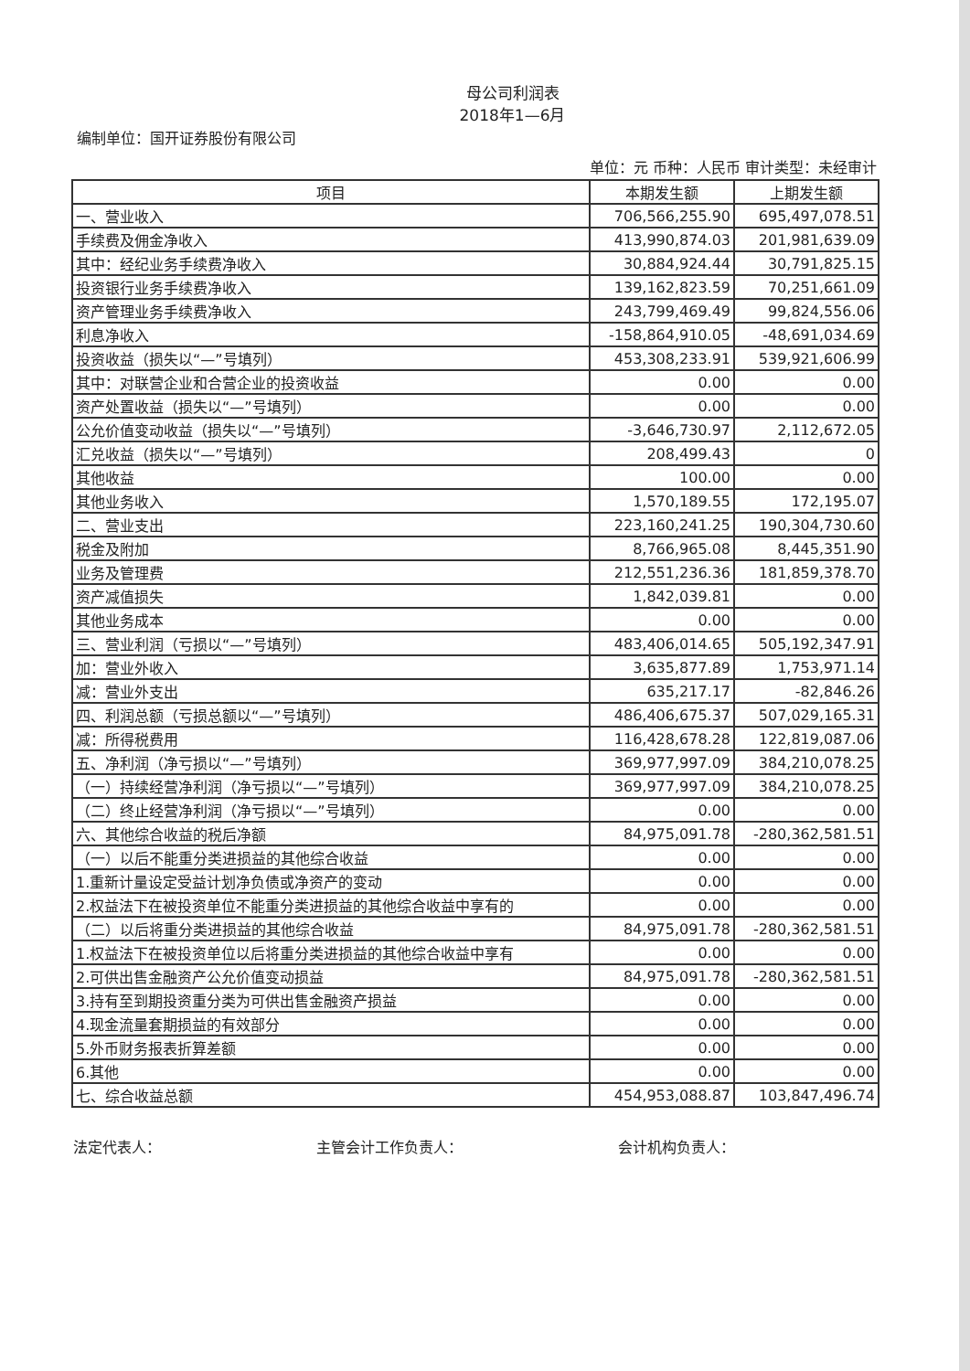母公司利润表
2018年1—6月
编制单位：国开证券股份有限公司
单位：元 币种：人民币 审计类型：未经审计
| 项目 | 本期发生额 | 上期发生额 |
| --- | --- | --- |
| 一、营业收入 | 706,566,255.90 | 695,497,078.51 |
| 手续费及佣金净收入 | 413,990,874.03 | 201,981,639.09 |
| 其中：经纪业务手续费净收入 | 30,884,924.44 | 30,791,825.15 |
| 投资银行业务手续费净收入 | 139,162,823.59 | 70,251,661.09 |
| 资产管理业务手续费净收入 | 243,799,469.49 | 99,824,556.06 |
| 利息净收入 | -158,864,910.05 | -48,691,034.69 |
| 投资收益（损失以“—”号填列） | 453,308,233.91 | 539,921,606.99 |
| 其中：对联营企业和合营企业的投资收益 | 0.00 | 0.00 |
| 资产处置收益（损失以“—”号填列） | 0.00 | 0.00 |
| 公允价值变动收益（损失以“—”号填列） | -3,646,730.97 | 2,112,672.05 |
| 汇兑收益（损失以“—”号填列） | 208,499.43 | 0 |
| 其他收益 | 100.00 | 0.00 |
| 其他业务收入 | 1,570,189.55 | 172,195.07 |
| 二、营业支出 | 223,160,241.25 | 190,304,730.60 |
| 税金及附加 | 8,766,965.08 | 8,445,351.90 |
| 业务及管理费 | 212,551,236.36 | 181,859,378.70 |
| 资产减值损失 | 1,842,039.81 | 0.00 |
| 其他业务成本 | 0.00 | 0.00 |
| 三、营业利润（亏损以“—”号填列） | 483,406,014.65 | 505,192,347.91 |
| 加：营业外收入 | 3,635,877.89 | 1,753,971.14 |
| 减：营业外支出 | 635,217.17 | -82,846.26 |
| 四、利润总额（亏损总额以“—”号填列） | 486,406,675.37 | 507,029,165.31 |
| 减：所得税费用 | 116,428,678.28 | 122,819,087.06 |
| 五、净利润（净亏损以“—”号填列） | 369,977,997.09 | 384,210,078.25 |
| （一）持续经营净利润（净亏损以“—”号填列） | 369,977,997.09 | 384,210,078.25 |
| （二）终止经营净利润（净亏损以“—”号填列） | 0.00 | 0.00 |
| 六、其他综合收益的税后净额 | 84,975,091.78 | -280,362,581.51 |
| （一）以后不能重分类进损益的其他综合收益 | 0.00 | 0.00 |
| 1.重新计量设定受益计划净负债或净资产的变动 | 0.00 | 0.00 |
| 2.权益法下在被投资单位不能重分类进损益的其他综合收益中享有的 | 0.00 | 0.00 |
| （二）以后将重分类进损益的其他综合收益 | 84,975,091.78 | -280,362,581.51 |
| 1.权益法下在被投资单位以后将重分类进损益的其他综合收益中享有 | 0.00 | 0.00 |
| 2.可供出售金融资产公允价值变动损益 | 84,975,091.78 | -280,362,581.51 |
| 3.持有至到期投资重分类为可供出售金融资产损益 | 0.00 | 0.00 |
| 4.现金流量套期损益的有效部分 | 0.00 | 0.00 |
| 5.外币财务报表折算差额 | 0.00 | 0.00 |
| 6.其他 | 0.00 | 0.00 |
| 七、综合收益总额 | 454,953,088.87 | 103,847,496.74 |
法定代表人： 主管会计工作负责人： 会计机构负责人：